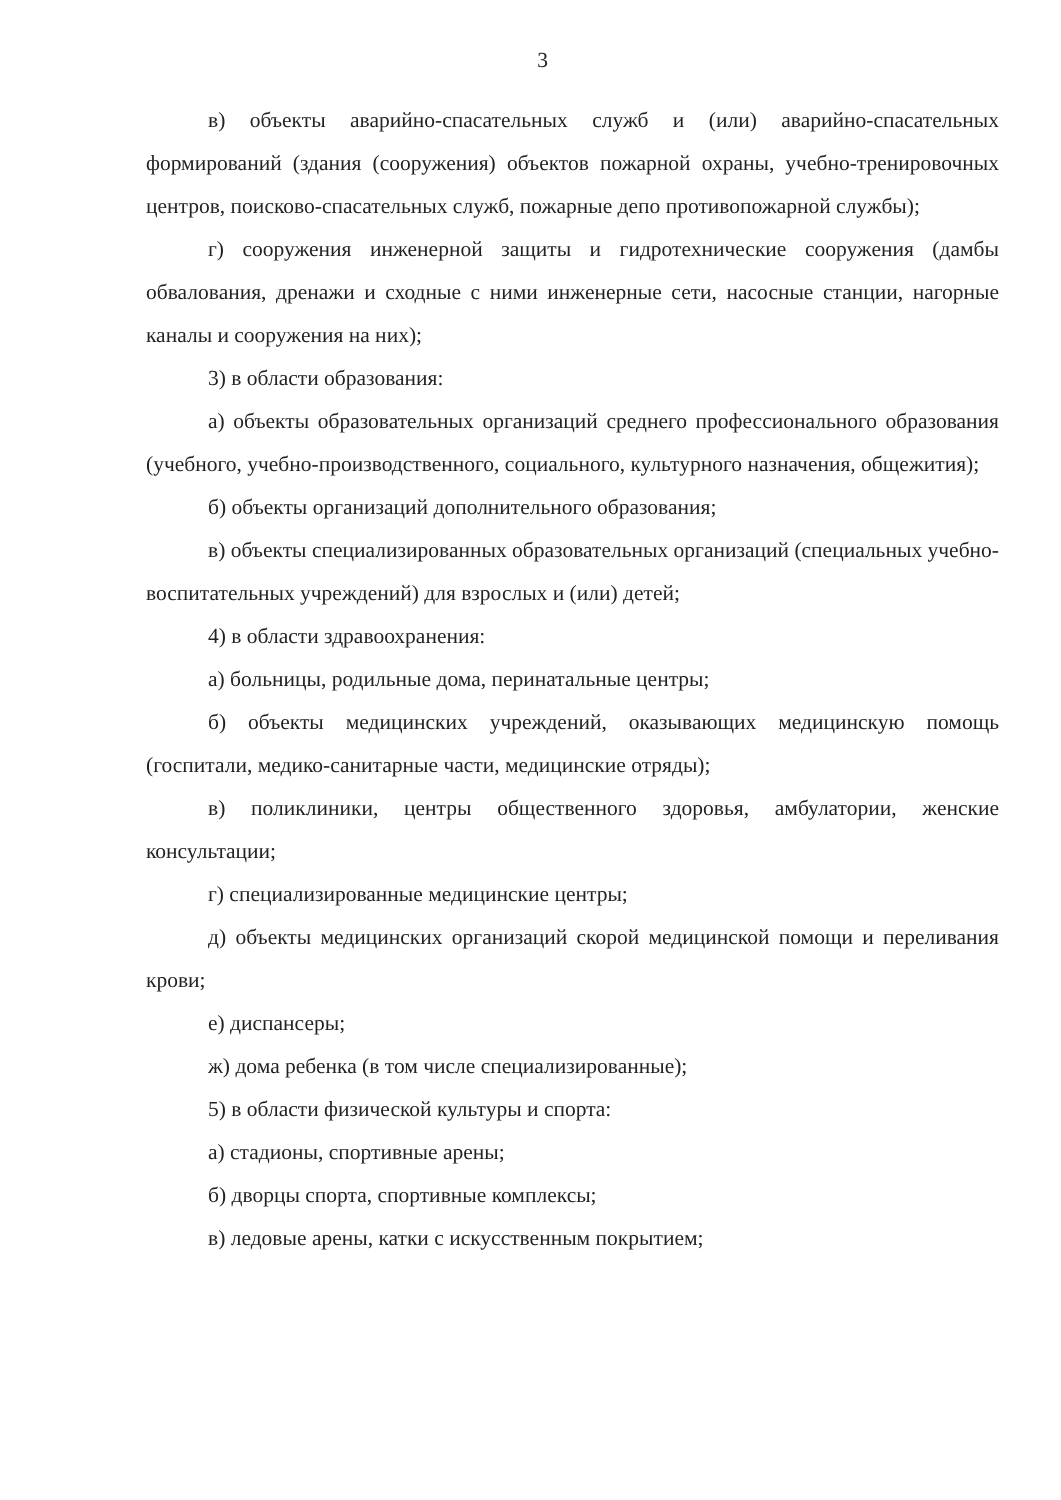3
в) объекты аварийно-спасательных служб и (или) аварийно-спасательных формирований (здания (сооружения) объектов пожарной охраны, учебно-тренировочных центров, поисково-спасательных служб, пожарные депо противопожарной службы);
г) сооружения инженерной защиты и гидротехнические сооружения (дамбы обвалования, дренажи и сходные с ними инженерные сети, насосные станции, нагорные каналы и сооружения на них);
3) в области образования:
а) объекты образовательных организаций среднего профессионального образования (учебного, учебно-производственного, социального, культурного назначения, общежития);
б) объекты организаций дополнительного образования;
в) объекты специализированных образовательных организаций (специальных учебно-воспитательных учреждений) для взрослых и (или) детей;
4) в области здравоохранения:
а) больницы, родильные дома, перинатальные центры;
б) объекты медицинских учреждений, оказывающих медицинскую помощь (госпитали, медико-санитарные части, медицинские отряды);
в) поликлиники, центры общественного здоровья, амбулатории, женские консультации;
г) специализированные медицинские центры;
д) объекты медицинских организаций скорой медицинской помощи и переливания крови;
е) диспансеры;
ж) дома ребенка (в том числе специализированные);
5) в области физической культуры и спорта:
а) стадионы, спортивные арены;
б) дворцы спорта, спортивные комплексы;
в) ледовые арены, катки с искусственным покрытием;